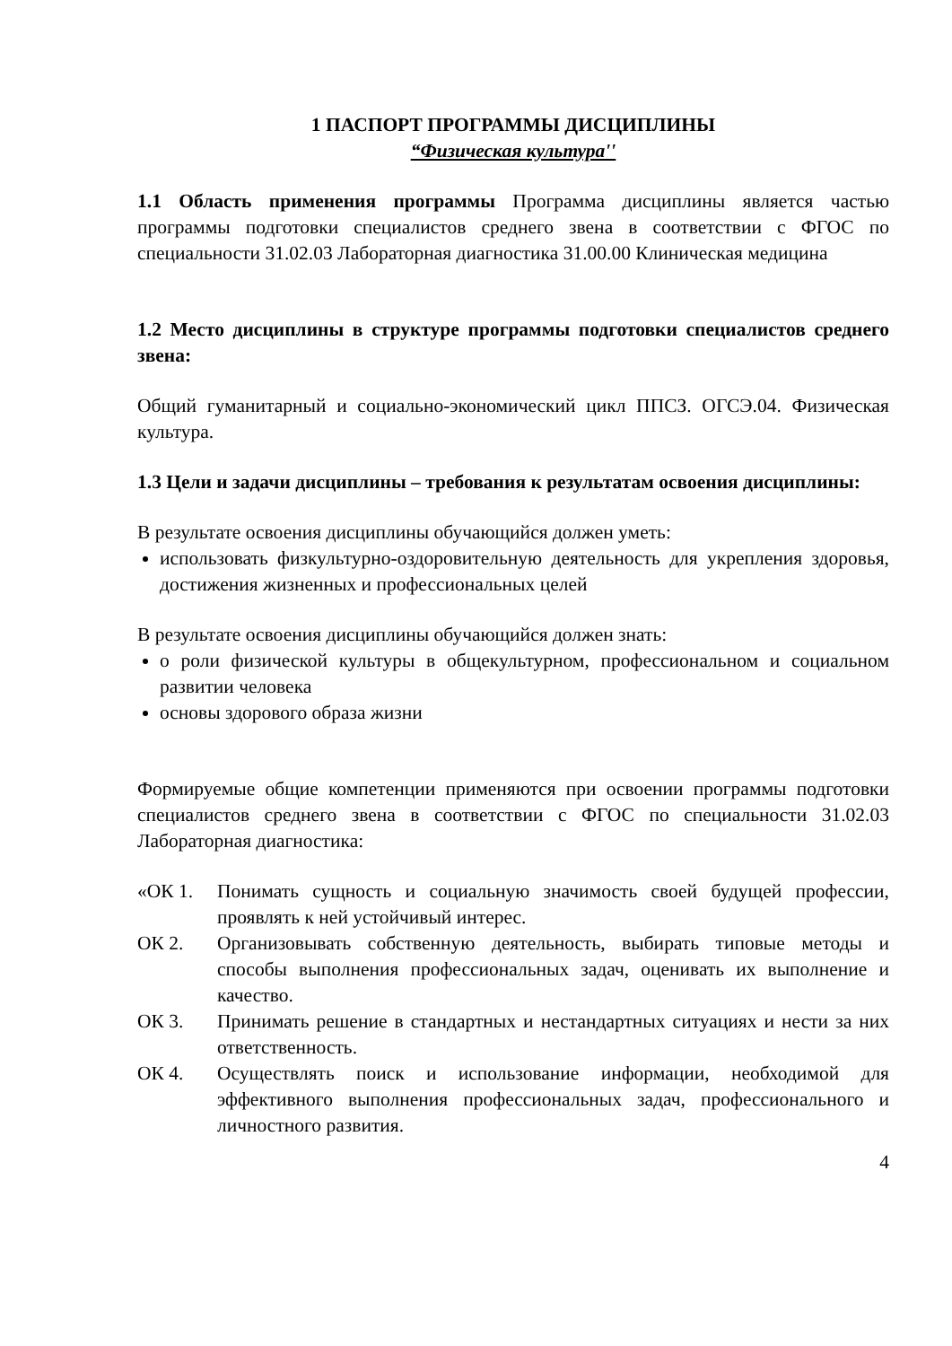1 ПАСПОРТ ПРОГРАММЫ ДИСЦИПЛИНЫ
“Физическая культура''
1.1 Область применения программы Программа дисциплины является частью программы подготовки специалистов среднего звена в соответствии с ФГОС по специальности 31.02.03 Лабораторная диагностика 31.00.00 Клиническая медицина
1.2 Место дисциплины в структуре программы подготовки специалистов среднего звена:
Общий гуманитарный и социально-экономический цикл ППСЗ. ОГСЭ.04. Физическая культура.
1.3 Цели и задачи дисциплины – требования к результатам освоения дисциплины:
В результате освоения дисциплины обучающийся должен уметь:
использовать физкультурно-оздоровительную деятельность для укрепления здоровья, достижения жизненных и профессиональных целей
В результате освоения дисциплины обучающийся должен знать:
о роли физической культуры в общекультурном, профессиональном и социальном развитии человека
основы здорового образа жизни
Формируемые общие компетенции применяются при освоении программы подготовки специалистов среднего звена в соответствии с ФГОС по специальности 31.02.03 Лабораторная диагностика:
«ОК 1. Понимать сущность и социальную значимость своей будущей профессии, проявлять к ней устойчивый интерес.
ОК 2. Организовывать собственную деятельность, выбирать типовые методы и способы выполнения профессиональных задач, оценивать их выполнение и качество.
ОК 3. Принимать решение в стандартных и нестандартных ситуациях и нести за них ответственность.
ОК 4. Осуществлять поиск и использование информации, необходимой для эффективного выполнения профессиональных задач, профессионального и личностного развития.
4